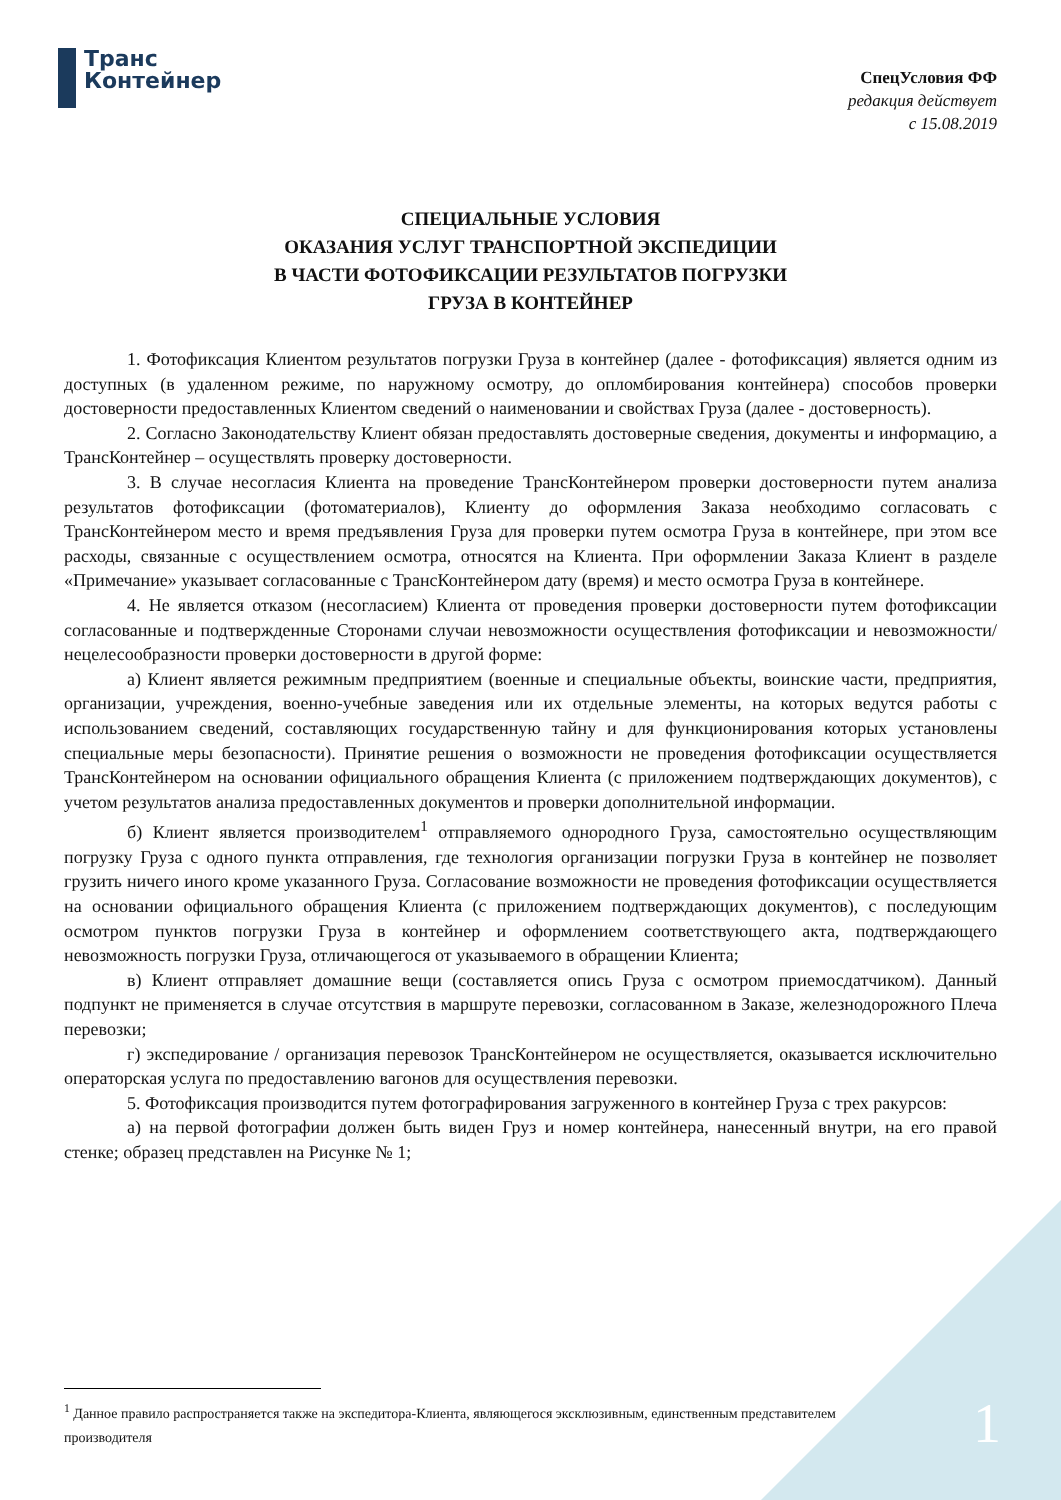Транс
Контейнер
СпецУсловия ФФ
редакция действует
с 15.08.2019
СПЕЦИАЛЬНЫЕ УСЛОВИЯ
ОКАЗАНИЯ УСЛУГ ТРАНСПОРТНОЙ ЭКСПЕДИЦИИ
В ЧАСТИ ФОТОФИКСАЦИИ РЕЗУЛЬТАТОВ ПОГРУЗКИ
ГРУЗА В КОНТЕЙНЕР
1. Фотофиксация Клиентом результатов погрузки Груза в контейнер (далее - фотофиксация) является одним из доступных (в удаленном режиме, по наружному осмотру, до опломбирования контейнера) способов проверки достоверности предоставленных Клиентом сведений о наименовании и свойствах Груза (далее - достоверность).
2. Согласно Законодательству Клиент обязан предоставлять достоверные сведения, документы и информацию, а ТрансКонтейнер – осуществлять проверку достоверности.
3. В случае несогласия Клиента на проведение ТрансКонтейнером проверки достоверности путем анализа результатов фотофиксации (фотоматериалов), Клиенту до оформления Заказа необходимо согласовать с ТрансКонтейнером место и время предъявления Груза для проверки путем осмотра Груза в контейнере, при этом все расходы, связанные с осуществлением осмотра, относятся на Клиента. При оформлении Заказа Клиент в разделе «Примечание» указывает согласованные с ТрансКонтейнером дату (время) и место осмотра Груза в контейнере.
4. Не является отказом (несогласием) Клиента от проведения проверки достоверности путем фотофиксации согласованные и подтвержденные Сторонами случаи невозможности осуществления фотофиксации и невозможности/нецелесообразности проверки достоверности в другой форме:
а) Клиент является режимным предприятием (военные и специальные объекты, воинские части, предприятия, организации, учреждения, военно-учебные заведения или их отдельные элементы, на которых ведутся работы с использованием сведений, составляющих государственную тайну и для функционирования которых установлены специальные меры безопасности). Принятие решения о возможности не проведения фотофиксации осуществляется ТрансКонтейнером на основании официального обращения Клиента (с приложением подтверждающих документов), с учетом результатов анализа предоставленных документов и проверки дополнительной информации.
б) Клиент является производителем<sup>1</sup> отправляемого однородного Груза, самостоятельно осуществляющим погрузку Груза с одного пункта отправления, где технология организации погрузки Груза в контейнер не позволяет грузить ничего иного кроме указанного Груза. Согласование возможности не проведения фотофиксации осуществляется на основании официального обращения Клиента (с приложением подтверждающих документов), с последующим осмотром пунктов погрузки Груза в контейнер и оформлением соответствующего акта, подтверждающего невозможность погрузки Груза, отличающегося от указываемого в обращении Клиента;
в) Клиент отправляет домашние вещи (составляется опись Груза с осмотром приемосдатчиком). Данный подпункт не применяется в случае отсутствия в маршруте перевозки, согласованном в Заказе, железнодорожного Плеча перевозки;
г) экспедирование / организация перевозок ТрансКонтейнером не осуществляется, оказывается исключительно операторская услуга по предоставлению вагонов для осуществления перевозки.
5. Фотофиксация производится путем фотографирования загруженного в контейнер Груза с трех ракурсов:
а) на первой фотографии должен быть виден Груз и номер контейнера, нанесенный внутри, на его правой стенке; образец представлен на Рисунке № 1;
<sup>1</sup> Данное правило распространяется также на экспедитора-Клиента, являющегося эксклюзивным, единственным представителем производителя
1